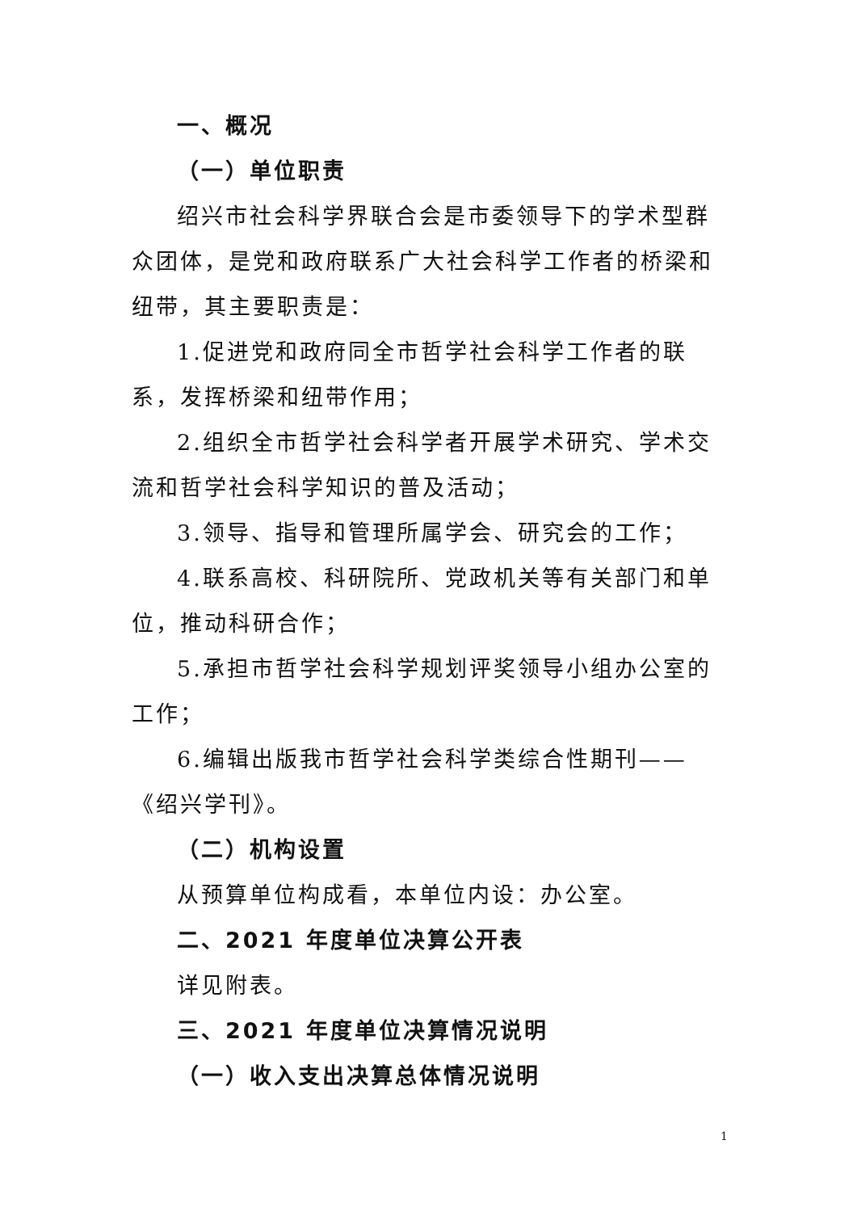一、概况
（一）单位职责
绍兴市社会科学界联合会是市委领导下的学术型群众团体，是党和政府联系广大社会科学工作者的桥梁和纽带，其主要职责是：
1.促进党和政府同全市哲学社会科学工作者的联系，发挥桥梁和纽带作用；
2.组织全市哲学社会科学者开展学术研究、学术交流和哲学社会科学知识的普及活动；
3.领导、指导和管理所属学会、研究会的工作；
4.联系高校、科研院所、党政机关等有关部门和单位，推动科研合作；
5.承担市哲学社会科学规划评奖领导小组办公室的工作；
6.编辑出版我市哲学社会科学类综合性期刊——《绍兴学刊》。
（二）机构设置
从预算单位构成看，本单位内设：办公室。
二、2021 年度单位决算公开表
详见附表。
三、2021 年度单位决算情况说明
（一）收入支出决算总体情况说明
1